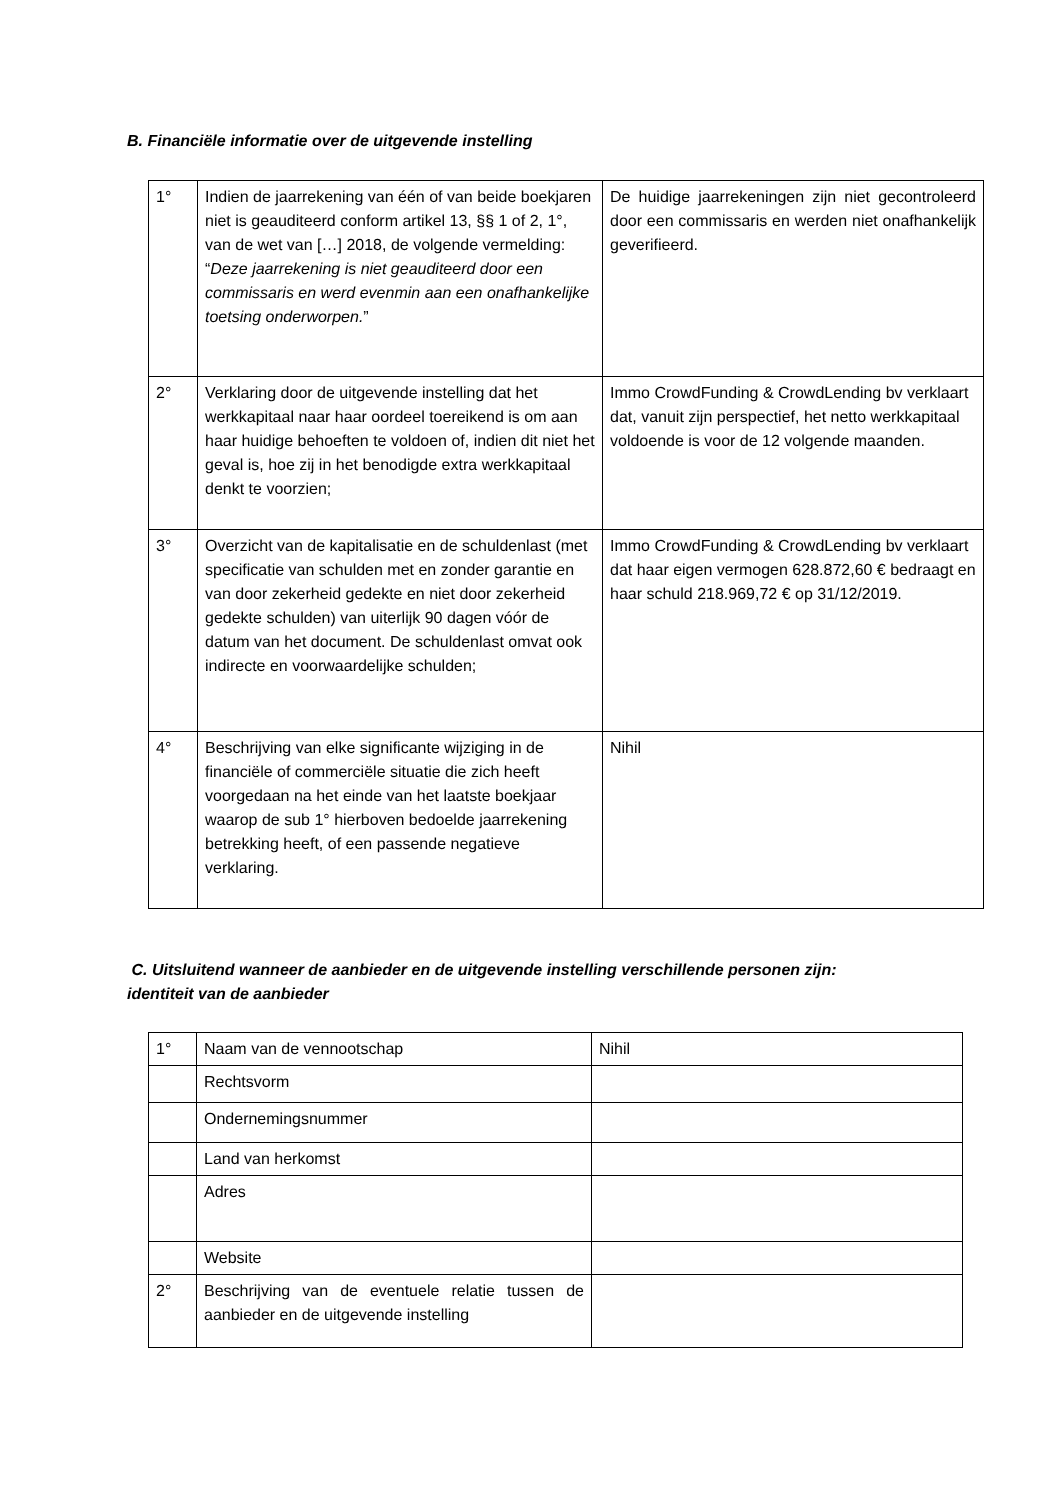B. Financiële informatie over de uitgevende instelling
| 1° | Indien de jaarrekening van één of van beide boekjaren niet is geauditeerd conform artikel 13, §§ 1 of 2, 1°, van de wet van […] 2018, de volgende vermelding: “ Deze jaarrekening is niet geauditeerd door een commissaris en werd evenmin aan een onafhankelijke toetsing onderworpen. ” | De huidige jaarrekeningen zijn niet gecontroleerd door een commissaris en werden niet onafhankelijk geverifieerd. |
| 2° | Verklaring door de uitgevende instelling dat het werkkapitaal naar haar oordeel toereikend is om aan haar huidige behoeften te voldoen of, indien dit niet het geval is, hoe zij in het benodigde extra werkkapitaal denkt te voorzien; | Immo CrowdFunding & CrowdLending bv verklaart dat, vanuit zijn perspectief, het netto werkkapitaal voldoende is voor de 12 volgende maanden. |
| 3° | Overzicht van de kapitalisatie en de schuldenlast (met specificatie van schulden met en zonder garantie en van door zekerheid gedekte en niet door zekerheid gedekte schulden) van uiterlijk 90 dagen vóór de datum van het document. De schuldenlast omvat ook indirecte en voorwaardelijke schulden; | Immo CrowdFunding & CrowdLending bv verklaart dat haar eigen vermogen 628.872,60 € bedraagt en haar schuld 218.969,72 € op 31/12/2019. |
| 4° | Beschrijving van elke significante wijziging in de financiële of commerciële situatie die zich heeft voorgedaan na het einde van het laatste boekjaar waarop de sub 1° hierboven bedoelde jaarrekening betrekking heeft, of een passende negatieve verklaring. | Nihil |
C. Uitsluitend wanneer de aanbieder en de uitgevende instelling verschillende personen zijn:
identiteit van de aanbieder
| 1° | Naam van de vennootschap | Nihil |
| | Rechtsvorm | |
| | Ondernemingsnummer | |
| | Land van herkomst | |
| | Adres | |
| | Website | |
| 2° | Beschrijving van de eventuele relatie tussen de aanbieder en de uitgevende instelling | |